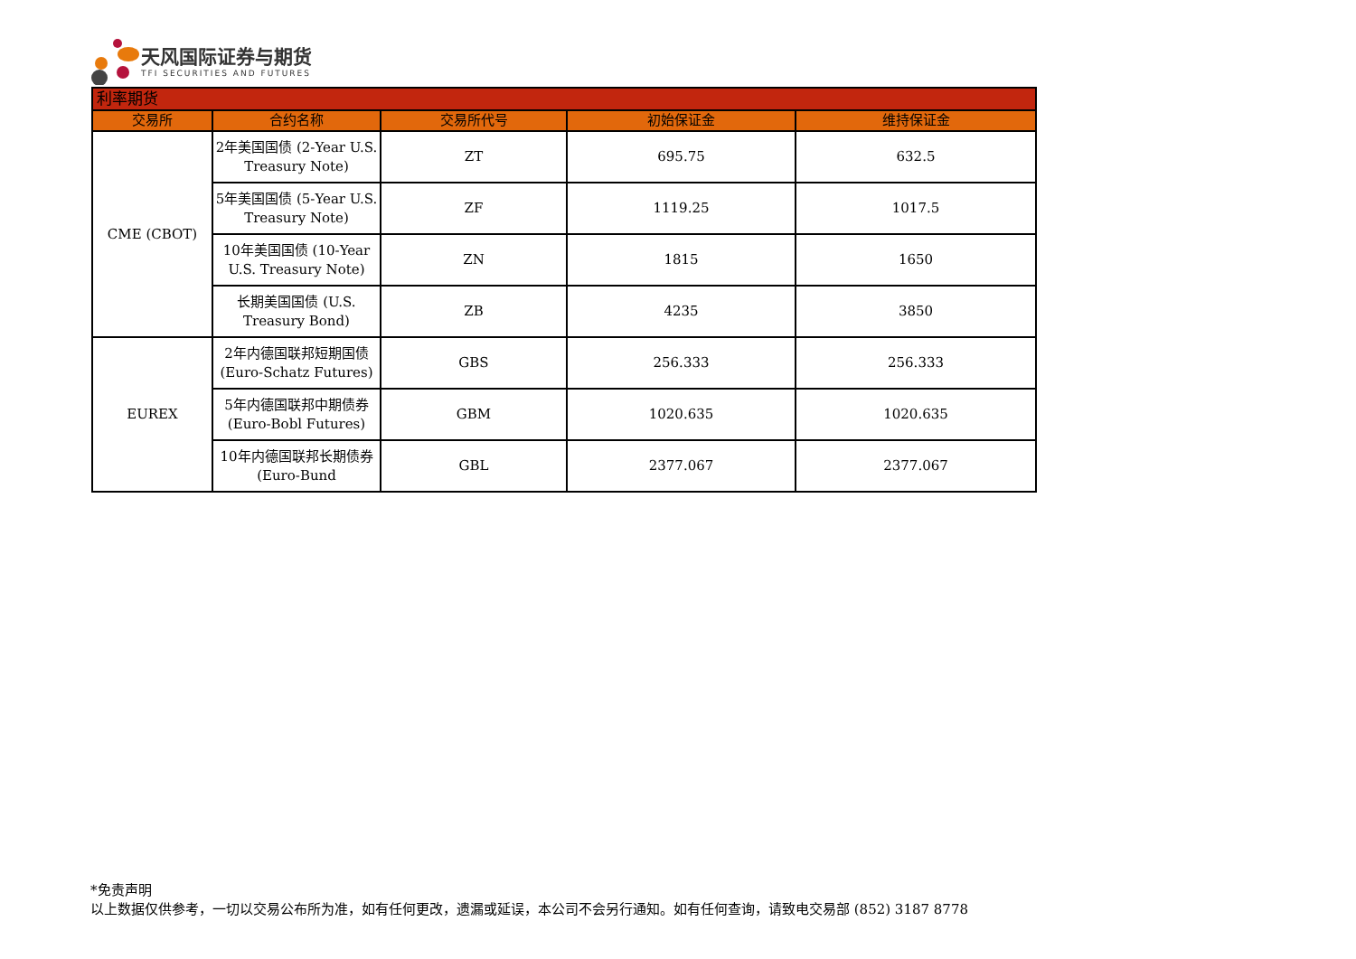天风国际证券与期货
TFI SECURITIES AND FUTURES
| 利率期货 | | | | |
| --- | --- | --- | --- | --- |
| 交易所 | 合约名称 | 交易所代号 | 初始保证金 | 维持保证金 |
| CME (CBOT) | 2年美国国债 (2-Year U.S. Treasury Note) | ZT | 695.75 | 632.5 |
| | 5年美国国债 (5-Year U.S. Treasury Note) | ZF | 1119.25 | 1017.5 |
| | 10年美国国债 (10-Year U.S. Treasury Note) | ZN | 1815 | 1650 |
| | 长期美国国债 (U.S. Treasury Bond) | ZB | 4235 | 3850 |
| EUREX | 2年内德国联邦短期国债 (Euro-Schatz Futures) | GBS | 256.333 | 256.333 |
| | 5年内德国联邦中期债券 (Euro-Bobl Futures) | GBM | 1020.635 | 1020.635 |
| | 10年内德国联邦长期债券 (Euro-Bund | GBL | 2377.067 | 2377.067 |
*免责声明
以上数据仅供参考，一切以交易公布所为准，如有任何更改，遗漏或延误，本公司不会另行通知。如有任何查询，请致电交易部 (852) 3187 8778